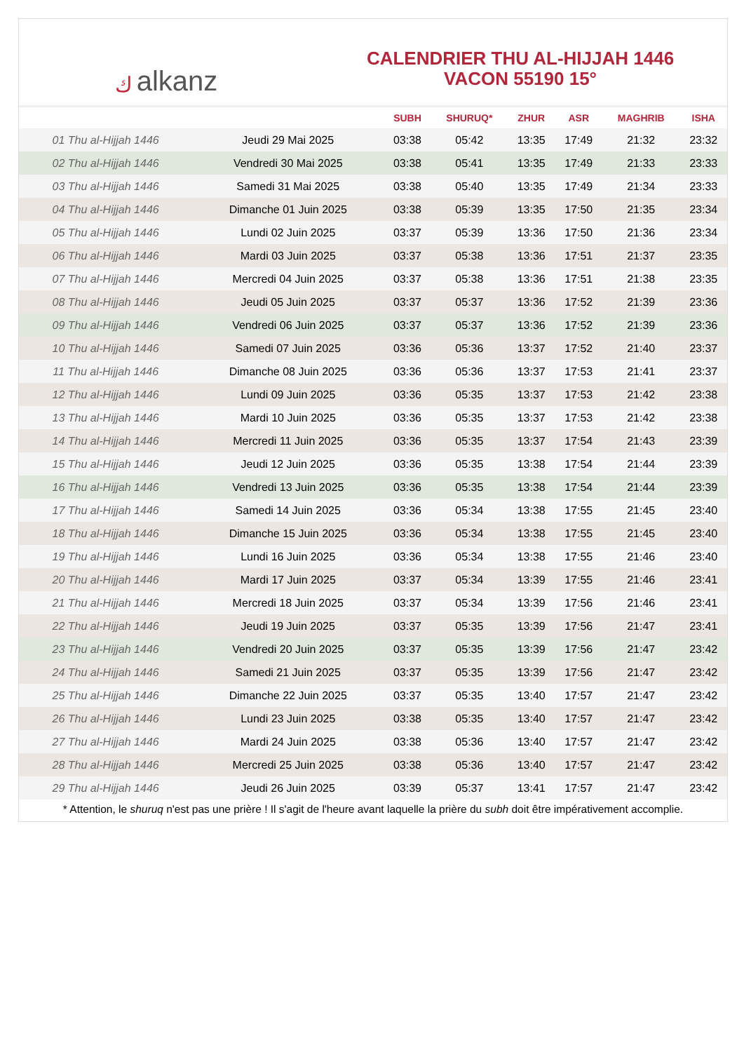كalkanz
CALENDRIER THU AL-HIJJAH 1446
VACON 55190 15°
| | | SUBH | SHURUQ* | ZHUR | ASR | MAGHRIB | ISHA |
| --- | --- | --- | --- | --- | --- | --- | --- |
| 01 Thu al-Hijjah 1446 | Jeudi 29 Mai 2025 | 03:38 | 05:42 | 13:35 | 17:49 | 21:32 | 23:32 |
| 02 Thu al-Hijjah 1446 | Vendredi 30 Mai 2025 | 03:38 | 05:41 | 13:35 | 17:49 | 21:33 | 23:33 |
| 03 Thu al-Hijjah 1446 | Samedi 31 Mai 2025 | 03:38 | 05:40 | 13:35 | 17:49 | 21:34 | 23:33 |
| 04 Thu al-Hijjah 1446 | Dimanche 01 Juin 2025 | 03:38 | 05:39 | 13:35 | 17:50 | 21:35 | 23:34 |
| 05 Thu al-Hijjah 1446 | Lundi 02 Juin 2025 | 03:37 | 05:39 | 13:36 | 17:50 | 21:36 | 23:34 |
| 06 Thu al-Hijjah 1446 | Mardi 03 Juin 2025 | 03:37 | 05:38 | 13:36 | 17:51 | 21:37 | 23:35 |
| 07 Thu al-Hijjah 1446 | Mercredi 04 Juin 2025 | 03:37 | 05:38 | 13:36 | 17:51 | 21:38 | 23:35 |
| 08 Thu al-Hijjah 1446 | Jeudi 05 Juin 2025 | 03:37 | 05:37 | 13:36 | 17:52 | 21:39 | 23:36 |
| 09 Thu al-Hijjah 1446 | Vendredi 06 Juin 2025 | 03:37 | 05:37 | 13:36 | 17:52 | 21:39 | 23:36 |
| 10 Thu al-Hijjah 1446 | Samedi 07 Juin 2025 | 03:36 | 05:36 | 13:37 | 17:52 | 21:40 | 23:37 |
| 11 Thu al-Hijjah 1446 | Dimanche 08 Juin 2025 | 03:36 | 05:36 | 13:37 | 17:53 | 21:41 | 23:37 |
| 12 Thu al-Hijjah 1446 | Lundi 09 Juin 2025 | 03:36 | 05:35 | 13:37 | 17:53 | 21:42 | 23:38 |
| 13 Thu al-Hijjah 1446 | Mardi 10 Juin 2025 | 03:36 | 05:35 | 13:37 | 17:53 | 21:42 | 23:38 |
| 14 Thu al-Hijjah 1446 | Mercredi 11 Juin 2025 | 03:36 | 05:35 | 13:37 | 17:54 | 21:43 | 23:39 |
| 15 Thu al-Hijjah 1446 | Jeudi 12 Juin 2025 | 03:36 | 05:35 | 13:38 | 17:54 | 21:44 | 23:39 |
| 16 Thu al-Hijjah 1446 | Vendredi 13 Juin 2025 | 03:36 | 05:35 | 13:38 | 17:54 | 21:44 | 23:39 |
| 17 Thu al-Hijjah 1446 | Samedi 14 Juin 2025 | 03:36 | 05:34 | 13:38 | 17:55 | 21:45 | 23:40 |
| 18 Thu al-Hijjah 1446 | Dimanche 15 Juin 2025 | 03:36 | 05:34 | 13:38 | 17:55 | 21:45 | 23:40 |
| 19 Thu al-Hijjah 1446 | Lundi 16 Juin 2025 | 03:36 | 05:34 | 13:38 | 17:55 | 21:46 | 23:40 |
| 20 Thu al-Hijjah 1446 | Mardi 17 Juin 2025 | 03:37 | 05:34 | 13:39 | 17:55 | 21:46 | 23:41 |
| 21 Thu al-Hijjah 1446 | Mercredi 18 Juin 2025 | 03:37 | 05:34 | 13:39 | 17:56 | 21:46 | 23:41 |
| 22 Thu al-Hijjah 1446 | Jeudi 19 Juin 2025 | 03:37 | 05:35 | 13:39 | 17:56 | 21:47 | 23:41 |
| 23 Thu al-Hijjah 1446 | Vendredi 20 Juin 2025 | 03:37 | 05:35 | 13:39 | 17:56 | 21:47 | 23:42 |
| 24 Thu al-Hijjah 1446 | Samedi 21 Juin 2025 | 03:37 | 05:35 | 13:39 | 17:56 | 21:47 | 23:42 |
| 25 Thu al-Hijjah 1446 | Dimanche 22 Juin 2025 | 03:37 | 05:35 | 13:40 | 17:57 | 21:47 | 23:42 |
| 26 Thu al-Hijjah 1446 | Lundi 23 Juin 2025 | 03:38 | 05:35 | 13:40 | 17:57 | 21:47 | 23:42 |
| 27 Thu al-Hijjah 1446 | Mardi 24 Juin 2025 | 03:38 | 05:36 | 13:40 | 17:57 | 21:47 | 23:42 |
| 28 Thu al-Hijjah 1446 | Mercredi 25 Juin 2025 | 03:38 | 05:36 | 13:40 | 17:57 | 21:47 | 23:42 |
| 29 Thu al-Hijjah 1446 | Jeudi 26 Juin 2025 | 03:39 | 05:37 | 13:41 | 17:57 | 21:47 | 23:42 |
* Attention, le shuruq n'est pas une prière ! Il s'agit de l'heure avant laquelle la prière du subh doit être impérativement accomplie.